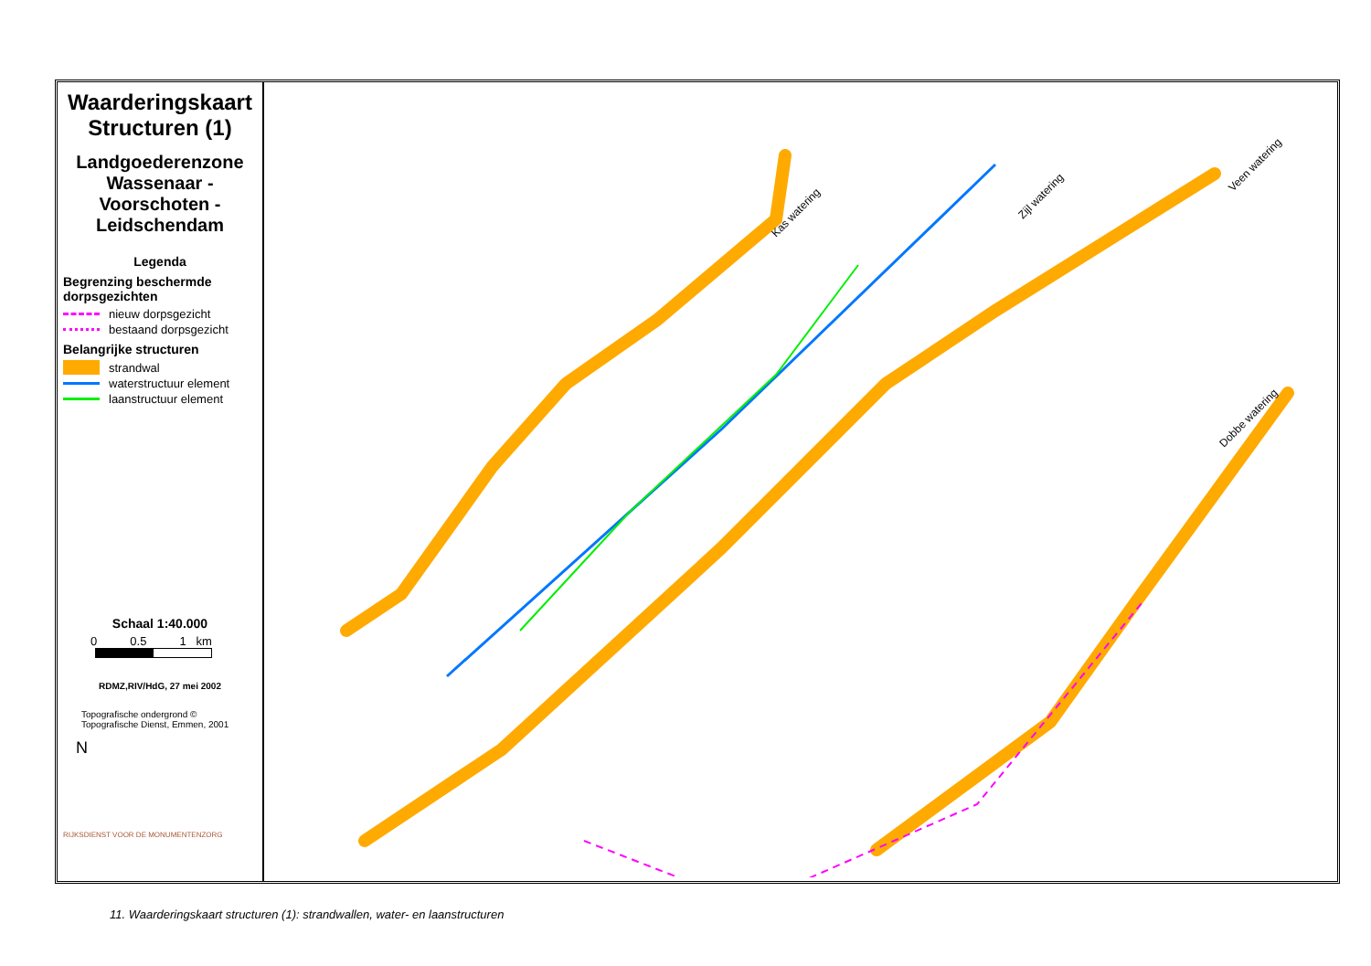Waarderingskaart Structuren (1)
Landgoederenzone Wassenaar - Voorschoten - Leidschendam
Legenda
Begrenzing beschermde dorpsgezichten
nieuw dorpsgezicht
bestaand dorpsgezicht
Belangrijke structuren
strandwal
waterstructuur element
laanstructuur element
Schaal 1:40.000
0 0.5 1 km
RDMZ,RIV/HdG, 27 mei 2002
Topografische ondergrond ©
Topografische Dienst, Emmen, 2001
N
RIJKSDIENST VOOR DE MONUMENTENZORG
Kas watering
Zijl watering
Veen watering
Dobbe watering
11. Waarderingskaart structuren (1): strandwallen, water- en laanstructuren